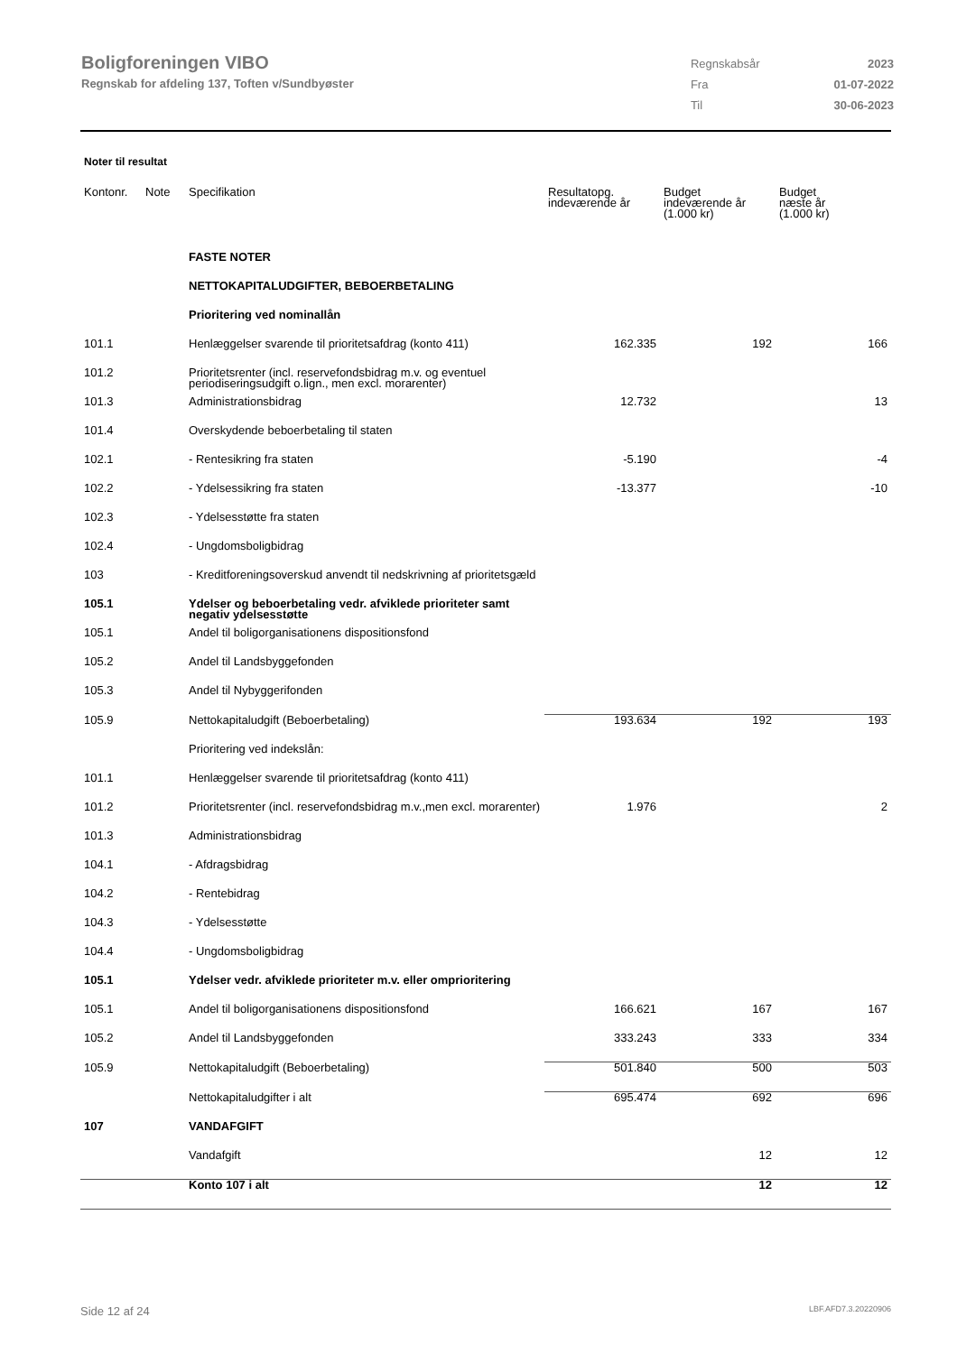Boligforeningen VIBO
Regnskab for afdeling 137, Toften v/Sundbyøster
| Regnskabsår | 2023 |
| Fra | 01-07-2022 |
| Til | 30-06-2023 |
Noter til resultat
| Kontonr. | Note | Specifikation | Resultatopg. indeværende år | Budget indeværende år (1.000 kr) | Budget næste år (1.000 kr) |
| --- | --- | --- | --- | --- | --- |
| | | FASTE NOTER | | | |
| | | NETTOKAPITALUDGIFTER, BEBOERBETALING | | | |
| | | Prioritering ved nominallån | | | |
| 101.1 | | Henlæggelser svarende til prioritetsafdrag (konto 411) | 162.335 | 192 | 166 |
| 101.2 | | Prioritetsrenter (incl. reservefondsbidrag m.v. og eventuel periodiseringsudgift o.lign., men excl. morarenter) | | | |
| 101.3 | | Administrationsbidrag | 12.732 | | 13 |
| 101.4 | | Overskydende beboerbetaling til staten | | | |
| 102.1 | | - Rentesikring fra staten | -5.190 | | -4 |
| 102.2 | | - Ydelsessikring fra staten | -13.377 | | -10 |
| 102.3 | | - Ydelsesstøtte fra staten | | | |
| 102.4 | | - Ungdomsboligbidrag | | | |
| 103 | | - Kreditforeningsoverskud anvendt til nedskrivning af prioritetsgæld | | | |
| 105.1 | | Ydelser og beboerbetaling vedr. afviklede prioriteter samt negativ ydelsesstøtte | | | |
| 105.1 | | Andel til boligorganisationens dispositionsfond | | | |
| 105.2 | | Andel til Landsbyggefonden | | | |
| 105.3 | | Andel til Nybyggerifonden | | | |
| 105.9 | | Nettokapitaludgift (Beboerbetaling) | 193.634 | 192 | 193 |
| | | Prioritering ved indekslån: | | | |
| 101.1 | | Henlæggelser svarende til prioritetsafdrag (konto 411) | | | |
| 101.2 | | Prioritetsrenter (incl. reservefondsbidrag m.v.,men excl. morarenter) | 1.976 | | 2 |
| 101.3 | | Administrationsbidrag | | | |
| 104.1 | | - Afdragsbidrag | | | |
| 104.2 | | - Rentebidrag | | | |
| 104.3 | | - Ydelsesstøtte | | | |
| 104.4 | | - Ungdomsboligbidrag | | | |
| 105.1 | | Ydelser vedr. afviklede prioriteter m.v. eller omprioritering | | | |
| 105.1 | | Andel til boligorganisationens dispositionsfond | 166.621 | 167 | 167 |
| 105.2 | | Andel til Landsbyggefonden | 333.243 | 333 | 334 |
| 105.9 | | Nettokapitaludgift (Beboerbetaling) | 501.840 | 500 | 503 |
| | | Nettokapitaludgifter i alt | 695.474 | 692 | 696 |
| 107 | | VANDAFGIFT | | | |
| | | Vandafgift | | 12 | 12 |
| | | Konto 107 i alt | | 12 | 12 |
Side 12 af 24 LBF.AFD7.3.20220906